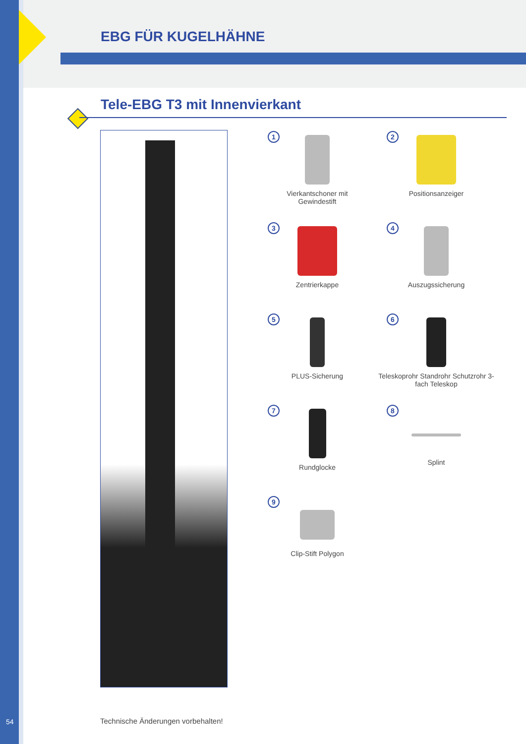EBG FÜR KUGELHÄHNE
Tele-EBG T3 mit Innenvierkant
1
Vierkantschoner mit
Gewindestift
2
Positionsanzeiger
3
Zentrierkappe
4
Auszugssicherung
5
PLUS-Sicherung
6
Teleskoprohr Standrohr Schutzrohr 3-fach Teleskop
7
Rundglocke
8
Splint
9
Clip-Stift Polygon
54
Technische Änderungen vorbehalten!